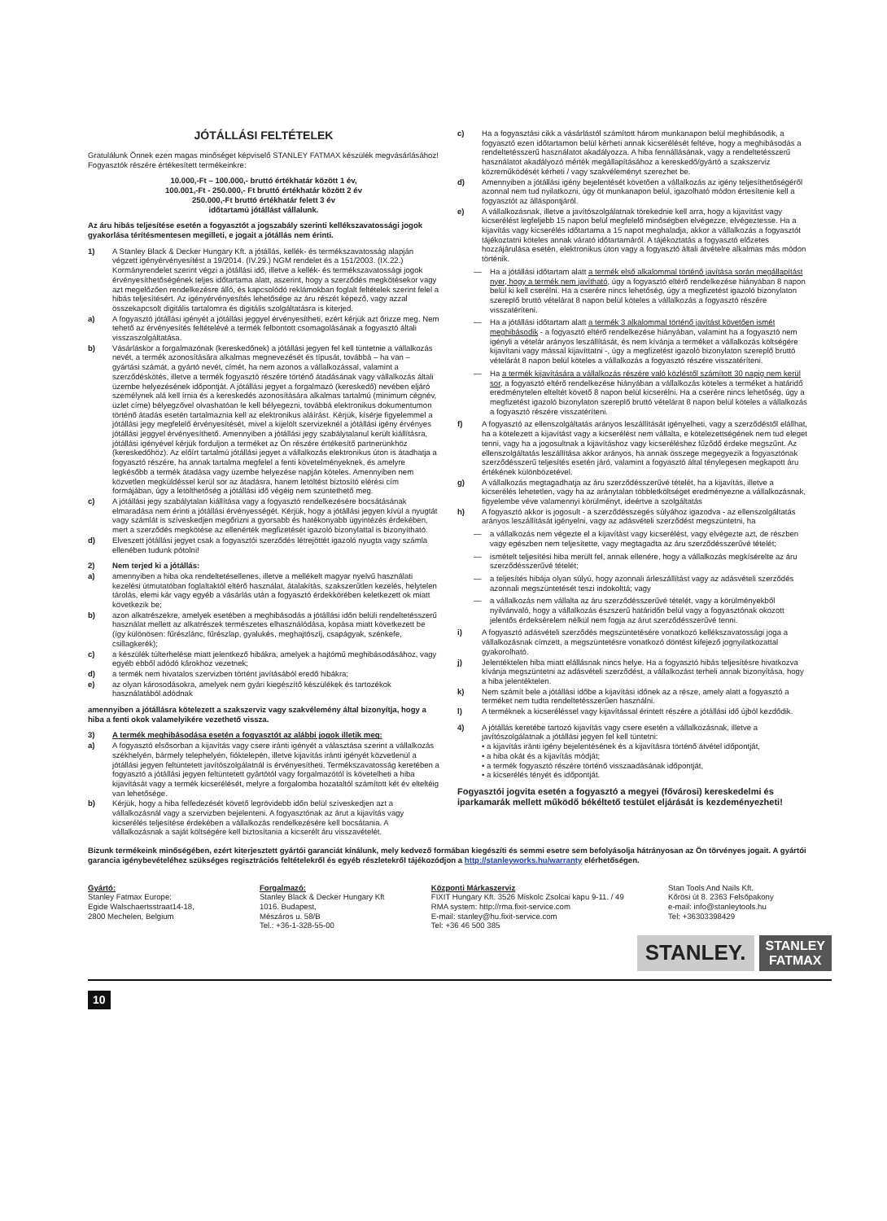JÓTÁLLÁSI FELTÉTELEK
Gratulálunk Önnek ezen magas minőséget képviselő STANLEY FATMAX készülék megvásárlásához! Fogyasztók részére értékesített termékeinkre:
10.000,-Ft – 100.000,- bruttó értékhatár között 1 év,
100.001,-Ft - 250.000,- Ft bruttó értékhatár között 2 év
250.000,-Ft bruttó értékhatár felett 3 év
időtartamú jótállást vállalunk.
Az áru hibás teljesítése esetén a fogyasztót a jogszabály szerinti kellékszavatossági jogok gyakorlása térítésmentesen megilleti, e jogait a jótállás nem érinti.
1) A Stanley Black & Decker Hungary Kft. a jótállás, kellék- és termékszavatosság alapján végzett igényérvényesítést a 19/2014. (IV.29.) NGM rendelet és a 151/2003. (IX.22.) Kormányrendelet szerint végzi a jótállási idő, illetve a kellék- és termékszavatossági jogok érvényesíthetőségének teljes időtartama alatt, aszerint, hogy a szerződés megkötésekor vagy azt megelőzően rendelkezésre álló, és kapcsolódó reklámokban foglalt feltételek szerint felel a hibás teljesítésért. Az igényérvényesítés lehetősége az áru részét képező, vagy azzal összekapcsolt digitális tartalomra és digitális szolgáltatásra is kiterjed.
a) A fogyasztó jótállási igényét a jótállási jeggyel érvényesítheti, ezért kérjük azt őrizze meg. Nem tehető az érvényesítés feltételévé a termék felbontott csomagolásának a fogyasztó általi visszaszolgáltatása.
b) Vásárláskor a forgalmazónak (kereskedőnek) a jótállási jegyen fel kell tüntetnie a vállalkozás nevét, a termék azonosítására alkalmas megnevezését és típusát, továbbá – ha van – gyártási számát, a gyártó nevét, címét, ha nem azonos a vállalkozással, valamint a szerződéskötés, illetve a termék fogyasztó részére történő átadásának vagy vállalkozás általi üzembe helyezésének időpontját. A jótállási jegyet a forgalmazó (kereskedő) nevében eljáró személynek alá kell írnia és a kereskedés azonosítására alkalmas tartalmú (minimum cégnév, üzlet címe) bélyegzővel olvashatóan le kell bélyegezni, továbbá elektronikus dokumentumon történő átadás esetén tartalmaznia kell az elektronikus aláírást. Kérjük, kísérje figyelemmel a jótállási jegy megfelelő érvényesítését, mivel a kijelölt szervizeknél a jótállási igény érvényes jótállási jeggyel érvényesíthető. Amennyiben a jótállási jegy szabálytalanul került kiállításra, jótállási igényével kérjük forduljon a terméket az Ön részére értékesítő partnerünkhöz (kereskedőhöz). Az előírt tartalmú jótállási jegyet a vállalkozás elektronikus úton is átadhatja a fogyasztó részére, ha annak tartalma megfelel a fenti követelményeknek, és amelyre legkésőbb a termék átadása vagy üzembe helyezése napján köteles. Amennyiben nem közvetlen megküldéssel kerül sor az átadásra, hanem letöltést biztosító elérési cím formájában, úgy a letölthetőség a jótállási idő végéig nem szüntethető meg.
c) A jótállási jegy szabálytalan kiállítása vagy a fogyasztó rendelkezésére bocsátásának elmaradása nem érinti a jótállási érvényességét. Kérjük, hogy a jótállási jegyen kívül a nyugtát vagy számlát is szíveskedjen megőrizni a gyorsabb és hatékonyabb ügyintézés érdekében, mert a szerződés megkötése az ellenérték megfizetését igazoló bizonylattal is bizonyítható.
d) Elveszett jótállási jegyet csak a fogyasztói szerződés létrejöttét igazoló nyugta vagy számla ellenében tudunk pótolni!
2) Nem terjed ki a jótállás:
a) amennyiben a hiba oka rendeltetésellenes, illetve a mellékelt magyar nyelvű használati kezelési útmutatóban foglaltaktól eltérő használat, átalakítás, szakszerűtlen kezelés, helytelen tárolás, elemi kár vagy egyéb a vásárlás után a fogyasztó érdekkörében keletkezett ok miatt következik be;
b) azon alkatrészekre, amelyek esetében a meghibásodás a jótállási időn belüli rendeltetésszerű használat mellett az alkatrészek természetes elhasználódása, kopása miatt következett be (így különösen: fűrészlánc, fűrészlap, gyalukés, meghajtószíj, csapágyak, szénkefe, csillagkerék);
c) a készülék túlterhelése miatt jelentkező hibákra, amelyek a hajtómű meghibásodásához, vagy egyéb ebből adódó károkhoz vezetnek;
d) a termék nem hivatalos szervizben történt javításából eredő hibákra;
e) az olyan károsodásokra, amelyek nem gyári kiegészítő készülékek és tartozékok használatából adódnak
amennyiben a jótállásra kötelezett a szakszerviz vagy szakvélemény által bizonyítja, hogy a hiba a fenti okok valamelyikére vezethető vissza.
3) A termék meghibásodása esetén a fogyasztót az alábbi jogok illetik meg:
a) A fogyasztó elsősorban a kijavítás vagy csere iránti igényét a választása szerint a vállalkozás székhelyén, bármely telephelyén, fióktelepén, illetve kijavítás iránti igényét közvetlenül a jótállási jegyen feltüntetett javítószolgálatnál is érvényesítheti. Termékszavatosság keretében a fogyasztó a jótállási jegyen feltüntetett gyártótól vagy forgalmazótól is követelheti a hiba kijavítását vagy a termék kicserélését, melyre a forgalomba hozataltól számított két év elteltéig van lehetősége.
b) Kérjük, hogy a hiba felfedezését követő legrövidebb időn belül szíveskedjen azt a vállalkozásnál vagy a szervizben bejelenteni. A fogyasztónak az árut a kijavítás vagy kicserélés teljesítése érdekében a vállalkozás rendelkezésére kell bocsátania. A vállalkozásnak a saját költségére kell biztosítania a kicserélt áru visszavételét.
c) Ha a fogyasztási cikk a vásárlástól számított három munkanapon belül meghibásodik, a fogyasztó ezen időtartamon belül kérheti annak kicserélését feltéve, hogy a meghibásodás a rendeltetésszerű használatot akadályozza. A hiba fennállásának, vagy a rendeltetésszerű használatot akadályozó mérték megállapításához a kereskedő/gyártó a szakszerviz közreműködését kérheti / vagy szakvéleményt szerezhet be.
d) Amennyiben a jótállási igény bejelentését követően a vállalkozás az igény teljesíthetőségéről azonnal nem tud nyilatkozni, úgy öt munkanapon belül, igazolható módon értesítenie kell a fogyasztót az álláspontjáról.
e) A vállalkozásnak, illetve a javítószolgálatnak törekednie kell arra, hogy a kijavítást vagy kicserélést legfeljebb 15 napon belül megfelelő minőségben elvégezze, elvégeztesse. Ha a kijavítás vagy kicserélés időtartama a 15 napot meghaladja, akkor a vállalkozás a fogyasztót tájékoztatni köteles annak várató időtartamáról. A tájékoztatás a fogyasztó előzetes hozzájárulása esetén, elektronikus úton vagy a fogyasztó általi átvételre alkalmas más módon történik.
— Ha a jótállási időtartam alatt a termék első alkalommal történő javítása során megállapítást nyer, hogy a termék nem javítható, úgy a fogyasztó eltérő rendelkezése hiányában 8 napon belül ki kell cserélni. Ha a cserére nincs lehetőség, úgy a megfizetést igazoló bizonylaton szereplő bruttó vételárat 8 napon belül köteles a vállalkozás a fogyasztó részére visszatéríteni.
— Ha a jótállási időtartam alatt a termék 3 alkalommal történő javítást követően ismét meghibásodik - a fogyasztó eltérő rendelkezése hiányában, valamint ha a fogyasztó nem igényli a vételár arányos leszállítását, és nem kívánja a terméket a vállalkozás költségére kijavítani vagy mással kijavíttatni -, úgy a megfizetést igazoló bizonylaton szereplő bruttó vételárát 8 napon belül köteles a vállalkozás a fogyasztó részére visszatéríteni.
— Ha a termék kijavítására a vállalkozás részére való közléstől számított 30 napig nem kerül sor, a fogyasztó eltérő rendelkezése hiányában a vállalkozás köteles a terméket a határidő eredménytelen elteltét követő 8 napon belül kicserélni. Ha a cserére nincs lehetőség, úgy a megfizetést igazoló bizonylaton szereplő bruttó vételárat 8 napon belül köteles a vállalkozás a fogyasztó részére visszatéríteni.
f) A fogyasztó az ellenszolgáltatás arányos leszállítását igényelheti, vagy a szerződéstől elállhat, ha a kötelezett a kijavítást vagy a kicserélést nem vállalta, e kötelezettségének nem tud eleget tenni, vagy ha a jogosultnak a kijavításhoz vagy kicseréléshez fűződő érdeke megszűnt. Az ellenszolgáltatás leszállítása akkor arányos, ha annak összege megegyezik a fogyasztónak szerződésszerű teljesítés esetén járó, valamint a fogyasztó által ténylegesen megkapott áru értékének különbözetével.
g) A vállalkozás megtagadhatja az áru szerződésszerűvé tételét, ha a kijavítás, illetve a kicserélés lehetetlen, vagy ha az aránytalan többletköltséget eredményezne a vállalkozásnak, figyelembe véve valamennyi körülményt, ideértve a szolgáltatás
h) A fogyasztó akkor is jogosult - a szerződésszegés súlyához igazodva - az ellenszolgáltatás arányos leszállítását igényelni, vagy az adásvételi szerződést megszüntetni, ha
— a vállalkozás nem végezte el a kijavítást vagy kicserélést, vagy elvégezte azt, de részben vagy egészben nem teljesítette, vagy megtagadta az áru szerződésszerűvé tételét;
— ismételt teljesítési hiba merült fel, annak ellenére, hogy a vállalkozás megkísérelte az áru szerződésszerűvé tételét;
— a teljesítés hibája olyan súlyú, hogy azonnali árleszállítást vagy az adásvételi szerződés azonnali megszüntetését teszi indokolttá; vagy
— a vállalkozás nem vállalta az áru szerződésszerűvé tételét, vagy a körülményekből nyilvánvaló, hogy a vállalkozás észszerű határidőn belül vagy a fogyasztónak okozott jelentős érdeksérelem nélkül nem fogja az árut szerződésszerűvé tenni.
i) A fogyasztó adásvételi szerződés megszüntetésére vonatkozó kellékszavatossági joga a vállalkozásnak címzett, a megszüntetésre vonatkozó döntést kifejező jognyilatkozattal gyakorolható.
j) Jelentéktelen hiba miatt elállásnak nincs helye. Ha a fogyasztó hibás teljesítésre hivatkozva kívánja megszüntetni az adásvételi szerződést, a vállalkozást terheli annak bizonyítása, hogy a hiba jelentéktelen.
k) Nem számít bele a jótállási időbe a kijavítási időnek az a része, amely alatt a fogyasztó a terméket nem tudta rendeltetésszerűen használni.
l) A terméknek a kicseréléssel vagy kijavítással érintett részére a jótállási idő újból kezdődik.
4) A jótállás keretébe tartozó kijavítás vagy csere esetén a vállalkozásnak, illetve a javítószolgálatnak a jótállási jegyen fel kell tüntetni:
• a kijavítás iránti igény bejelentésének és a kijavításra történő átvétel időpontját,
• a hiba okát és a kijavítás módját;
• a termék fogyasztó részére történő visszaadásának időpontját,
• a kicserélés tényét és időpontját.
Fogyasztói jogvita esetén a fogyasztó a megyei (fővárosi) kereskedelmi és iparkamarák mellett működő békéltető testület eljárását is kezdeményezheti!
Bizunk termékeink minőségében, ezért kiterjesztett gyártói garanciát kínálunk, mely kedvező formában kiegészíti és semmi esetre sem befolyásolja hátrányosan az Ön törvényes jogait. A gyártói garancia igénybevételéhez szükséges regisztrációs feltételekről és egyéb részletekről tájékozódjon a http://stanleyworks.hu/warranty elérhetőségen.
Gyártó:
Stanley Fatmax Europe:
Egide Walschaertsstraat14-18,
2800 Mechelen, Belgium
Forgalmazó:
Stanley Black & Decker Hungary Kft
1016. Budapest,
Mészáros u. 58/B
Tel.: +36-1-328-55-00
Központi Márkaszerviz
FIXIT Hungary Kft. 3526 Miskolc Zsolcai kapu 9-11. / 49
RMA system: http://rma.fixit-service.com
E-mail: stanley@hu.fixit-service.com
Tel: +36 46 500 385
Stan Tools And Nails Kft.
Kőrösi út 8. 2363 Felsőpakony
e-mail: info@stanleytools.hu
Tel: +36303398429
STANLEY. STANLEY
FATMAX
10